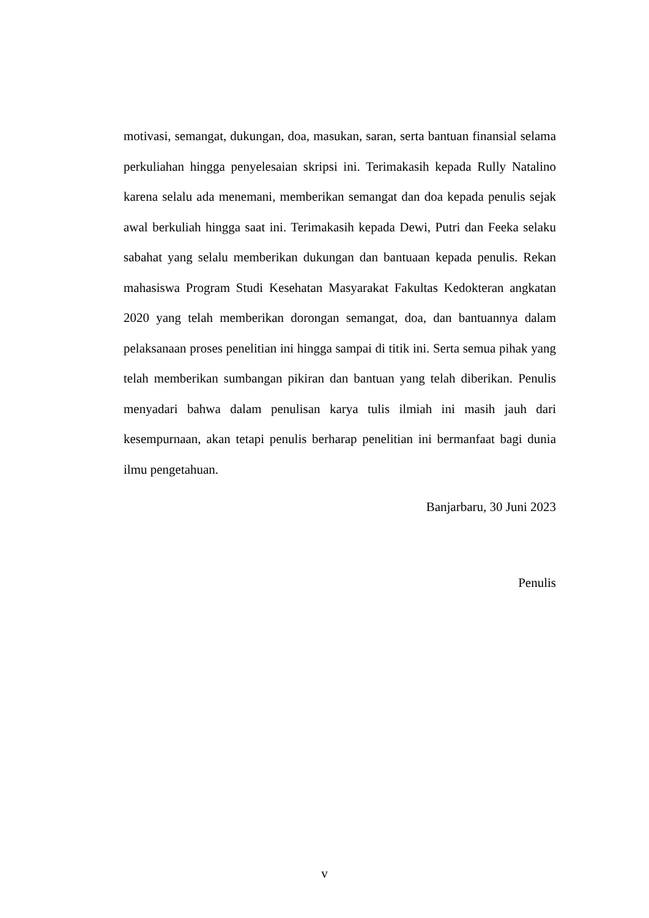motivasi, semangat, dukungan, doa, masukan, saran, serta bantuan finansial selama perkuliahan hingga penyelesaian skripsi ini. Terimakasih kepada Rully Natalino karena selalu ada menemani, memberikan semangat dan doa kepada penulis sejak awal berkuliah hingga saat ini. Terimakasih kepada Dewi, Putri dan Feeka selaku sabahat yang selalu memberikan dukungan dan bantuaan kepada penulis. Rekan mahasiswa Program Studi Kesehatan Masyarakat Fakultas Kedokteran angkatan 2020 yang telah memberikan dorongan semangat, doa, dan bantuannya dalam pelaksanaan proses penelitian ini hingga sampai di titik ini. Serta semua pihak yang telah memberikan sumbangan pikiran dan bantuan yang telah diberikan. Penulis menyadari bahwa dalam penulisan karya tulis ilmiah ini masih jauh dari kesempurnaan, akan tetapi penulis berharap penelitian ini bermanfaat bagi dunia ilmu pengetahuan.
Banjarbaru, 30 Juni 2023
Penulis
v